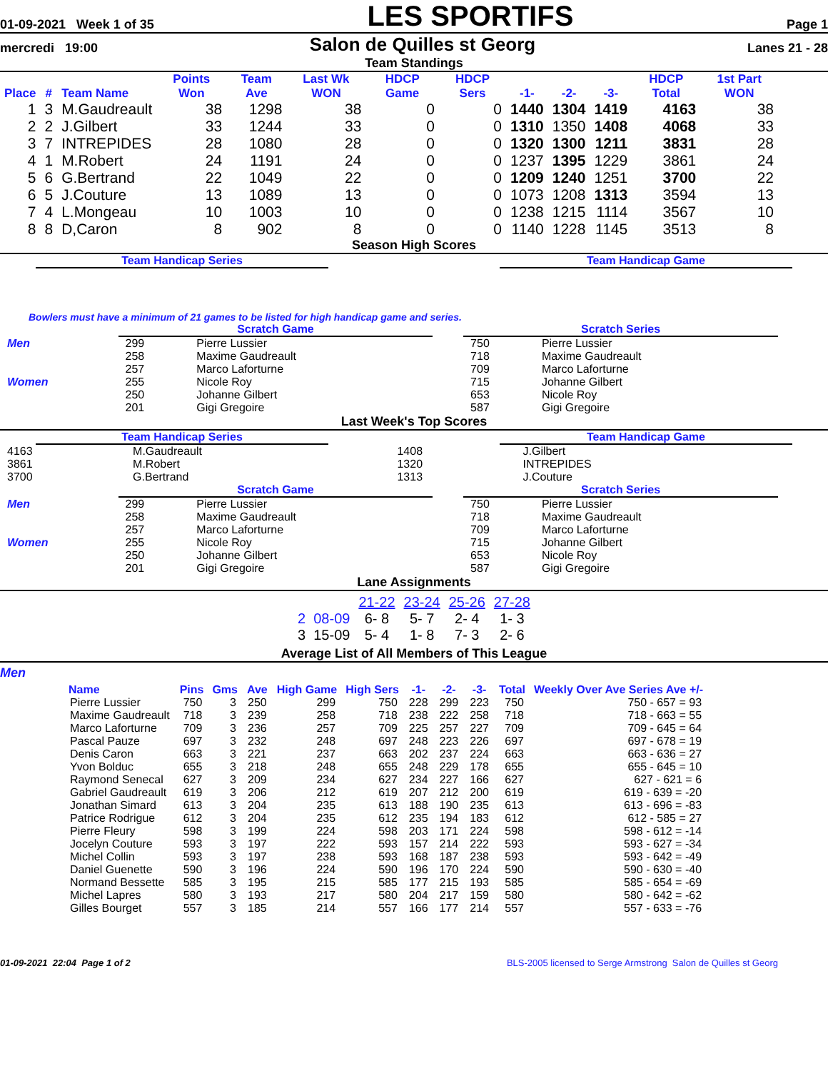01-09-2021 Week 1 of 35 LES SPORTIFS Page 1
mercredi 19:00 Salon de Quilles st Georg Lanes 21 - 28
Team Standings
| Place | # | Team Name | Points Won | Team Ave | Last Wk WON | HDCP Game | HDCP Sers | -1- | -2- | -3- | HDCP Total | 1st Part WON |
| --- | --- | --- | --- | --- | --- | --- | --- | --- | --- | --- | --- | --- |
| 1 | 3 | M.Gaudreault | 38 | 1298 | 38 | 0 | 0 | 1440 | 1304 | 1419 | 4163 | 38 |
| 2 | 2 | J.Gilbert | 33 | 1244 | 33 | 0 | 0 | 1310 | 1350 | 1408 | 4068 | 33 |
| 3 | 7 | INTREPIDES | 28 | 1080 | 28 | 0 | 0 | 1320 | 1300 | 1211 | 3831 | 28 |
| 4 | 1 | M.Robert | 24 | 1191 | 24 | 0 | 0 | 1237 | 1395 | 1229 | 3861 | 24 |
| 5 | 6 | G.Bertrand | 22 | 1049 | 22 | 0 | 0 | 1209 | 1240 | 1251 | 3700 | 22 |
| 6 | 5 | J.Couture | 13 | 1089 | 13 | 0 | 0 | 1073 | 1208 | 1313 | 3594 | 13 |
| 7 | 4 | L.Mongeau | 10 | 1003 | 10 | 0 | 0 | 1238 | 1215 | 1114 | 3567 | 10 |
| 8 | 8 | D,Caron | 8 | 902 | 8 | 0 | 0 | 1140 | 1228 | 1145 | 3513 | 8 |
Season High Scores
Team Handicap Series Team Handicap Game
Bowlers must have a minimum of 21 games to be listed for high handicap game and series.
| | Scratch Game | | | Scratch Series | |
| Men | 299 | Pierre Lussier | | 750 | Pierre Lussier |
| | 258 | Maxime Gaudreault | | 718 | Maxime Gaudreault |
| | 257 | Marco Laforturne | | 709 | Marco Laforturne |
| Women | 255 | Nicole Roy | | 715 | Johanne Gilbert |
| | 250 | Johanne Gilbert | | 653 | Nicole Roy |
| | 201 | Gigi Gregoire | | 587 | Gigi Gregoire |
Last Week's Top Scores
Team Handicap Series Team Handicap Game
| 4163 | M.Gaudreault | 1408 | J.Gilbert |
| 3861 | M.Robert | 1320 | INTREPIDES |
| 3700 | G.Bertrand | 1313 | J.Couture |
| | Scratch Game | | | Scratch Series | |
| Men | 299 | Pierre Lussier | | 750 | Pierre Lussier |
| | 258 | Maxime Gaudreault | | 718 | Maxime Gaudreault |
| | 257 | Marco Laforturne | | 709 | Marco Laforturne |
| Women | 255 | Nicole Roy | | 715 | Johanne Gilbert |
| | 250 | Johanne Gilbert | | 653 | Nicole Roy |
| | 201 | Gigi Gregoire | | 587 | Gigi Gregoire |
Lane Assignments
| | 21-22 | 23-24 | 25-26 | 27-28 |
| 2 08-09 | 6- 8 | 5- 7 | 2- 4 | 1- 3 |
| 3 15-09 | 5- 4 | 1- 8 | 7- 3 | 2- 6 |
Average List of All Members of This League
Men
| Name | Pins | Gms | Ave | High Game | High Sers | -1- | -2- | -3- | Total | Weekly Over Ave Series Ave +/- |
| --- | --- | --- | --- | --- | --- | --- | --- | --- | --- | --- |
| Pierre Lussier | 750 | 3 | 250 | 299 | 750 | 228 | 299 | 223 | 750 | 750 - 657 = 93 |
| Maxime Gaudreault | 718 | 3 | 239 | 258 | 718 | 238 | 222 | 258 | 718 | 718 - 663 = 55 |
| Marco Laforturne | 709 | 3 | 236 | 257 | 709 | 225 | 257 | 227 | 709 | 709 - 645 = 64 |
| Pascal Pauze | 697 | 3 | 232 | 248 | 697 | 248 | 223 | 226 | 697 | 697 - 678 = 19 |
| Denis Caron | 663 | 3 | 221 | 237 | 663 | 202 | 237 | 224 | 663 | 663 - 636 = 27 |
| Yvon Bolduc | 655 | 3 | 218 | 248 | 655 | 248 | 229 | 178 | 655 | 655 - 645 = 10 |
| Raymond Senecal | 627 | 3 | 209 | 234 | 627 | 234 | 227 | 166 | 627 | 627 - 621 = 6 |
| Gabriel Gaudreault | 619 | 3 | 206 | 212 | 619 | 207 | 212 | 200 | 619 | 619 - 639 = -20 |
| Jonathan Simard | 613 | 3 | 204 | 235 | 613 | 188 | 190 | 235 | 613 | 613 - 696 = -83 |
| Patrice Rodrigue | 612 | 3 | 204 | 235 | 612 | 235 | 194 | 183 | 612 | 612 - 585 = 27 |
| Pierre Fleury | 598 | 3 | 199 | 224 | 598 | 203 | 171 | 224 | 598 | 598 - 612 = -14 |
| Jocelyn Couture | 593 | 3 | 197 | 222 | 593 | 157 | 214 | 222 | 593 | 593 - 627 = -34 |
| Michel Collin | 593 | 3 | 197 | 238 | 593 | 168 | 187 | 238 | 593 | 593 - 642 = -49 |
| Daniel Guenette | 590 | 3 | 196 | 224 | 590 | 196 | 170 | 224 | 590 | 590 - 630 = -40 |
| Normand Bessette | 585 | 3 | 195 | 215 | 585 | 177 | 215 | 193 | 585 | 585 - 654 = -69 |
| Michel Lapres | 580 | 3 | 193 | 217 | 580 | 204 | 217 | 159 | 580 | 580 - 642 = -62 |
| Gilles Bourget | 557 | 3 | 185 | 214 | 557 | 166 | 177 | 214 | 557 | 557 - 633 = -76 |
01-09-2021 22:04 Page 1 of 2 BLS-2005 licensed to Serge Armstrong Salon de Quilles st Georg